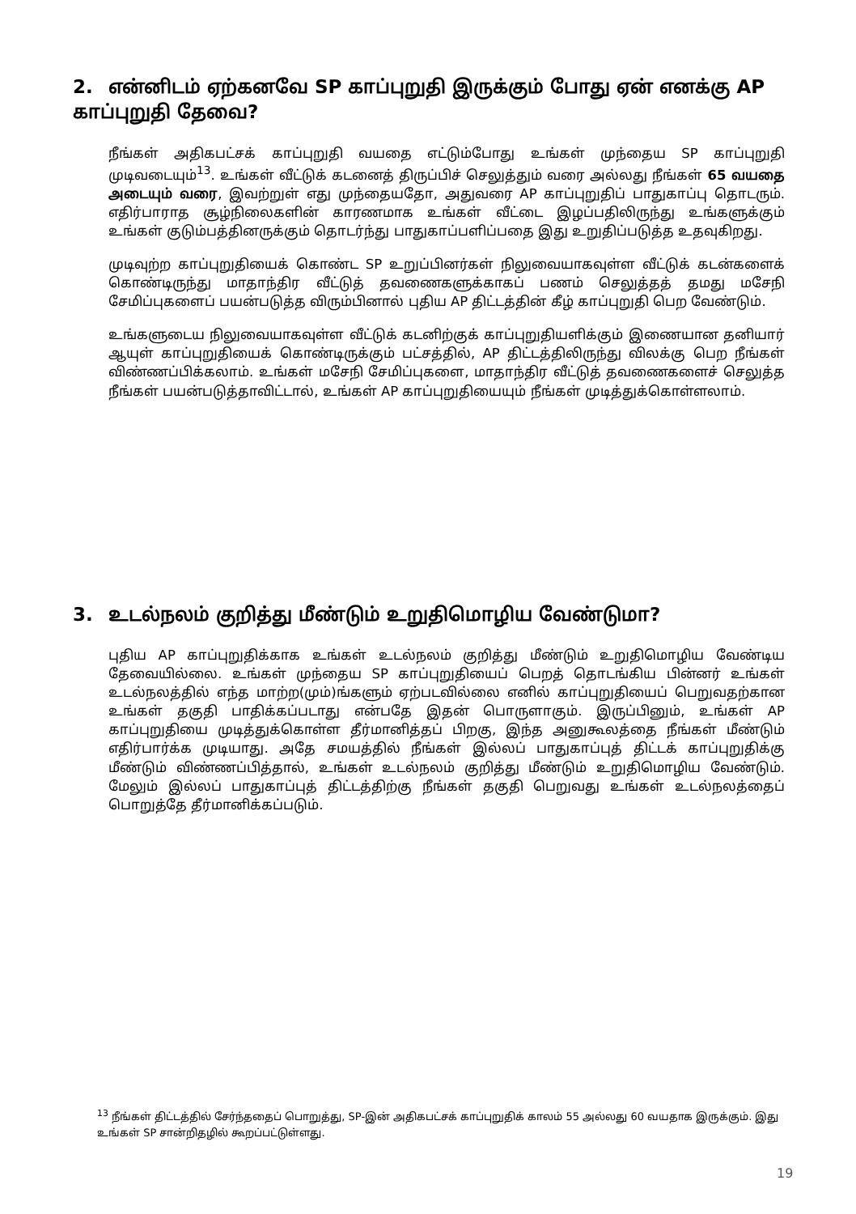2. என்னிடம் ஏற்கனவே SP காப்புறுதி இருக்கும் போது ஏன் எனக்கு AP காப்புறுதி தேவை?
நீங்கள் அதிகபட்சக் காப்புறுதி வயதை எட்டும்போது உங்கள் முந்தைய SP காப்புறுதி முடிவடையும்<sup>13</sup>. உங்கள் வீட்டுக் கடனைத் திருப்பிச் செலுத்தும் வரை அல்லது நீங்கள் 65 வயதை அடையும் வரை, இவற்றுள் எது முந்தையதோ, அதுவரை AP காப்புறுதிப் பாதுகாப்பு தொடரும். எதிர்பாராத சூழ்நிலைகளின் காரணமாக உங்கள் வீட்டை இழப்பதிலிருந்து உங்களுக்கும் உங்கள் குடும்பத்தினருக்கும் தொடர்ந்து பாதுகாப்பளிப்பதை இது உறுதிப்படுத்த உதவுகிறது.
முடிவுற்ற காப்புறுதியைக் கொண்ட SP உறுப்பினர்கள் நிலுவையாகவுள்ள வீட்டுக் கடன்களைக் கொண்டிருந்து மாதாந்திர வீட்டுத் தவணைகளுக்காகப் பணம் செலுத்தத் தமது மசேநி சேமிப்புகளைப் பயன்படுத்த விரும்பினால் புதிய AP திட்டத்தின் கீழ் காப்புறுதி பெற வேண்டும்.
உங்களுடைய நிலுவையாகவுள்ள வீட்டுக் கடனிற்குக் காப்புறுதியளிக்கும் இணையான தனியார் ஆயுள் காப்புறுதியைக் கொண்டிருக்கும் பட்சத்தில், AP திட்டத்திலிருந்து விலக்கு பெற நீங்கள் விண்ணப்பிக்கலாம். உங்கள் மசேநி சேமிப்புகளை, மாதாந்திர வீட்டுத் தவணைகளைச் செலுத்த நீங்கள் பயன்படுத்தாவிட்டால், உங்கள் AP காப்புறுதியையும் நீங்கள் முடித்துக்கொள்ளலாம்.
3. உடல்நலம் குறித்து மீண்டும் உறுதிமொழிய வேண்டுமா?
புதிய AP காப்புறுதிக்காக உங்கள் உடல்நலம் குறித்து மீண்டும் உறுதிமொழிய வேண்டிய தேவையில்லை. உங்கள் முந்தைய SP காப்புறுதியைப் பெறத் தொடங்கிய பின்னர் உங்கள் உடல்நலத்தில் எந்த மாற்ற(மும்)ங்களும் ஏற்படவில்லை எனில் காப்புறுதியைப் பெறுவதற்கான உங்கள் தகுதி பாதிக்கப்படாது என்பதே இதன் பொருளாகும். இருப்பினும், உங்கள் AP காப்புறுதியை முடித்துக்கொள்ள தீர்மானித்தப் பிறகு, இந்த அனுகூலத்தை நீங்கள் மீண்டும் எதிர்பார்க்க முடியாது. அதே சமயத்தில் நீங்கள் இல்லப் பாதுகாப்புத் திட்டக் காப்புறுதிக்கு மீண்டும் விண்ணப்பித்தால், உங்கள் உடல்நலம் குறித்து மீண்டும் உறுதிமொழிய வேண்டும். மேலும் இல்லப் பாதுகாப்புத் திட்டத்திற்கு நீங்கள் தகுதி பெறுவது உங்கள் உடல்நலத்தைப் பொறுத்தே தீர்மானிக்கப்படும்.
<sup>13</sup> நீங்கள் திட்டத்தில் சேர்ந்ததைப் பொறுத்து, SP-இன் அதிகபட்சக் காப்புறுதிக் காலம் 55 அல்லது 60 வயதாக இருக்கும். இது உங்கள் SP சான்றிதழில் கூறப்பட்டுள்ளது.
19